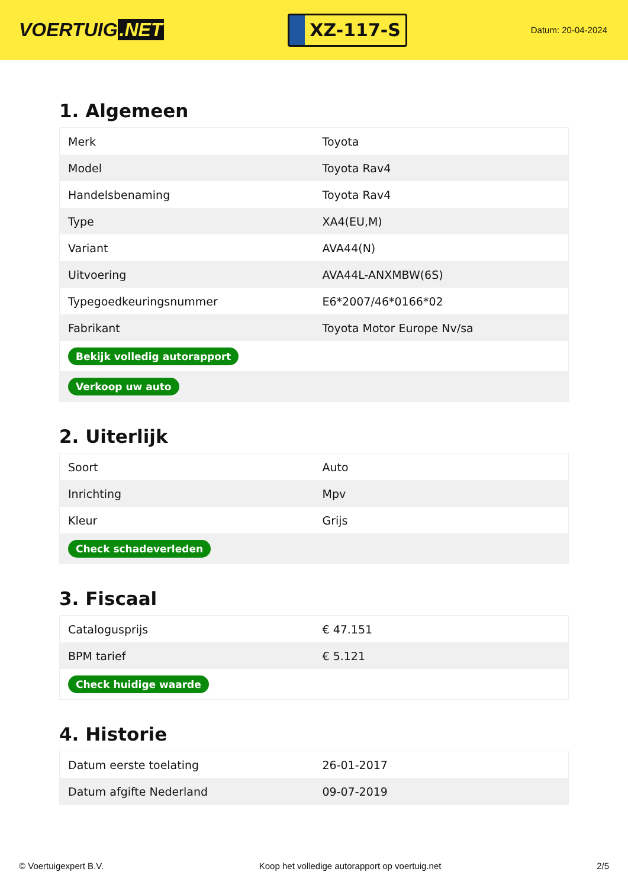VOERTUIG.NET
XZ-117-S
Datum: 20-04-2024
1. Algemeen
| Merk | Toyota |
| Model | Toyota Rav4 |
| Handelsbenaming | Toyota Rav4 |
| Type | XA4(EU,M) |
| Variant | AVA44(N) |
| Uitvoering | AVA44L-ANXMBW(6S) |
| Typegoedkeuringsnummer | E6*2007/46*0166*02 |
| Fabrikant | Toyota Motor Europe Nv/sa |
| Bekijk volledig autorapport | |
| Verkoop uw auto | |
2. Uiterlijk
| Soort | Auto |
| Inrichting | Mpv |
| Kleur | Grijs |
| Check schadeverleden | |
3. Fiscaal
| Catalogusprijs | € 47.151 |
| BPM tarief | € 5.121 |
| Check huidige waarde | |
4. Historie
| Datum eerste toelating | 26-01-2017 |
| Datum afgifte Nederland | 09-07-2019 |
© Voertuigexpert B.V. Koop het volledige autorapport op voertuig.net 2/5